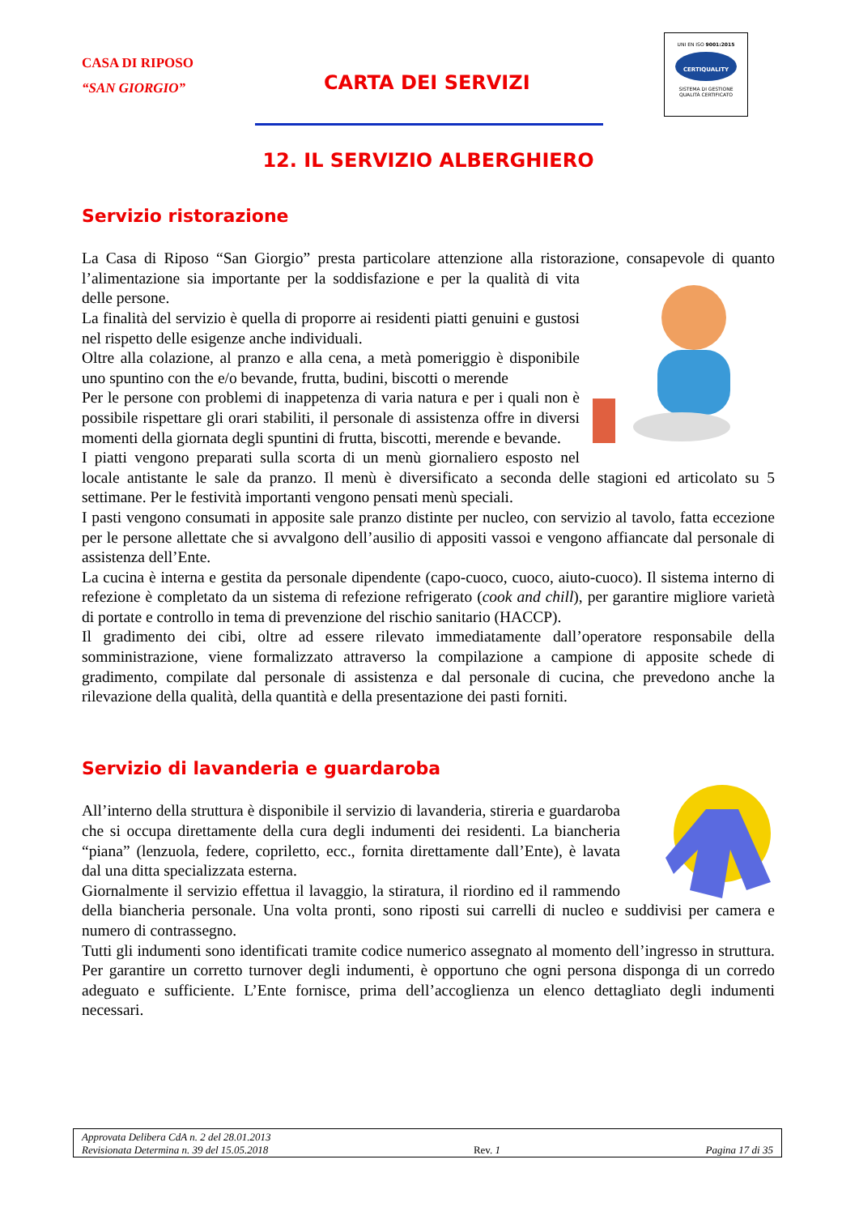CASA DI RIPOSO
“SAN GIORGIO”
CARTA DEI SERVIZI
UNI EN ISO 9001:2015
CERTIQUALITY
SISTEMA DI GESTIONE
QUALITÀ CERTIFICATO
12. IL SERVIZIO ALBERGHIERO
Servizio ristorazione
La Casa di Riposo “San Giorgio” presta particolare attenzione alla ristorazione, consapevole di quanto l’alimentazione sia importante per la soddisfazione e per la qualità di vita delle persone.
La finalità del servizio è quella di proporre ai residenti piatti genuini e gustosi nel rispetto delle esigenze anche individuali.
Oltre alla colazione, al pranzo e alla cena, a metà pomeriggio è disponibile uno spuntino con the e/o bevande, frutta, budini, biscotti o merende
Per le persone con problemi di inappetenza di varia natura e per i quali non è possibile rispettare gli orari stabiliti, il personale di assistenza offre in diversi momenti della giornata degli spuntini di frutta, biscotti, merende e bevande.
I piatti vengono preparati sulla scorta di un menù giornaliero esposto nel locale antistante le sale da pranzo. Il menù è diversificato a seconda delle stagioni ed articolato su 5 settimane. Per le festività importanti vengono pensati menù speciali.
I pasti vengono consumati in apposite sale pranzo distinte per nucleo, con servizio al tavolo, fatta eccezione per le persone allettate che si avvalgono dell’ausilio di appositi vassoi e vengono affiancate dal personale di assistenza dell’Ente.
La cucina è interna e gestita da personale dipendente (capo-cuoco, cuoco, aiuto-cuoco). Il sistema interno di refezione è completato da un sistema di refezione refrigerato (cook and chill), per garantire migliore varietà di portate e controllo in tema di prevenzione del rischio sanitario (HACCP).
Il gradimento dei cibi, oltre ad essere rilevato immediatamente dall’operatore responsabile della somministrazione, viene formalizzato attraverso la compilazione a campione di apposite schede di gradimento, compilate dal personale di assistenza e dal personale di cucina, che prevedono anche la rilevazione della qualità, della quantità e della presentazione dei pasti forniti.
Servizio di lavanderia e guardaroba
All’interno della struttura è disponibile il servizio di lavanderia, stireria e guardaroba che si occupa direttamente della cura degli indumenti dei residenti. La biancheria “piana” (lenzuola, federe, copriletto, ecc., fornita direttamente dall’Ente), è lavata dal una ditta specializzata esterna.
Giornalmente il servizio effettua il lavaggio, la stiratura, il riordino ed il rammendo della biancheria personale. Una volta pronti, sono riposti sui carrelli di nucleo e suddivisi per camera e numero di contrassegno.
Tutti gli indumenti sono identificati tramite codice numerico assegnato al momento dell’ingresso in struttura. Per garantire un corretto turnover degli indumenti, è opportuno che ogni persona disponga di un corredo adeguato e sufficiente. L’Ente fornisce, prima dell’accoglienza un elenco dettagliato degli indumenti necessari.
Approvata Delibera CdA n. 2 del 28.01.2013
Revisionata Determina n. 39 del 15.05.2018 Rev. 1 Pagina 17 di 35